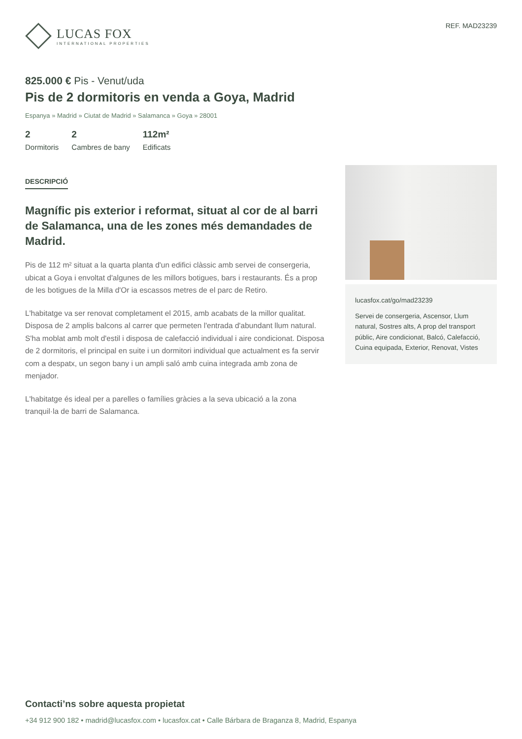LUCAS FOX
INTERNATIONAL PROPERTIES
REF. MAD23239
825.000 € Pis - Venut/uda
Pis de 2 dormitoris en venda a Goya, Madrid
Espanya » Madrid » Ciutat de Madrid » Salamanca » Goya » 28001
2
Dormitoris
2
Cambres de bany
112m²
Edificats
DESCRIPCIÓ
Magnífic pis exterior i reformat, situat al cor de al barri de Salamanca, una de les zones més demandades de Madrid.
Pis de 112 m² situat a la quarta planta d'un edifici clàssic amb servei de consergeria, ubicat a Goya i envoltat d'algunes de les millors botigues, bars i restaurants. És a prop de les botigues de la Milla d'Or ia escassos metres de el parc de Retiro.
L'habitatge va ser renovat completament el 2015, amb acabats de la millor qualitat. Disposa de 2 amplis balcons al carrer que permeten l'entrada d'abundant llum natural. S'ha moblat amb molt d'estil i disposa de calefacció individual i aire condicionat. Disposa de 2 dormitoris, el principal en suite i un dormitori individual que actualment es fa servir com a despatx, un segon bany i un ampli saló amb cuina integrada amb zona de menjador.
L'habitatge és ideal per a parelles o famílies gràcies a la seva ubicació a la zona tranquil·la de barri de Salamanca.
lucasfox.cat/go/mad23239
Servei de consergeria, Ascensor, Llum natural, Sostres alts, A prop del transport públic, Aire condicionat, Balcó, Calefacció, Cuina equipada, Exterior, Renovat, Vistes
Contacti’ns sobre aquesta propietat
+34 912 900 182 • madrid@lucasfox.com • lucasfox.cat • Calle Bárbara de Braganza 8, Madrid, Espanya